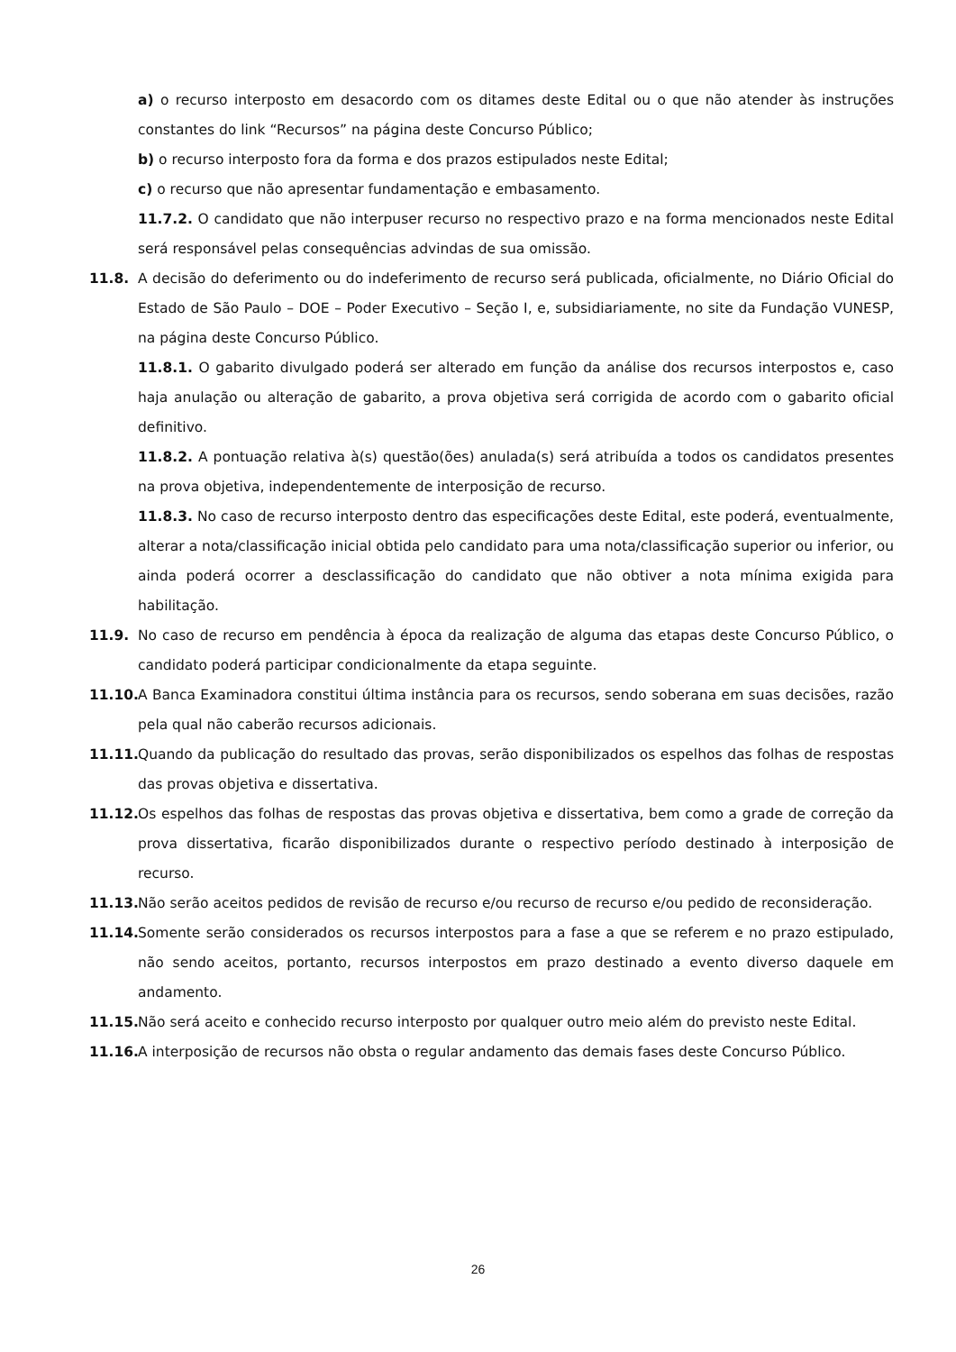a) o recurso interposto em desacordo com os ditames deste Edital ou o que não atender às instruções constantes do link “Recursos” na página deste Concurso Público;
b) o recurso interposto fora da forma e dos prazos estipulados neste Edital;
c) o recurso que não apresentar fundamentação e embasamento.
11.7.2. O candidato que não interpuser recurso no respectivo prazo e na forma mencionados neste Edital será responsável pelas consequências advindas de sua omissão.
11.8. A decisão do deferimento ou do indeferimento de recurso será publicada, oficialmente, no Diário Oficial do Estado de São Paulo – DOE – Poder Executivo – Seção I, e, subsidiariamente, no site da Fundação VUNESP, na página deste Concurso Público.
11.8.1. O gabarito divulgado poderá ser alterado em função da análise dos recursos interpostos e, caso haja anulação ou alteração de gabarito, a prova objetiva será corrigida de acordo com o gabarito oficial definitivo.
11.8.2. A pontuação relativa à(s) questão(ões) anulada(s) será atribuída a todos os candidatos presentes na prova objetiva, independentemente de interposição de recurso.
11.8.3. No caso de recurso interposto dentro das especificações deste Edital, este poderá, eventualmente, alterar a nota/classificação inicial obtida pelo candidato para uma nota/classificação superior ou inferior, ou ainda poderá ocorrer a desclassificação do candidato que não obtiver a nota mínima exigida para habilitação.
11.9. No caso de recurso em pendência à época da realização de alguma das etapas deste Concurso Público, o candidato poderá participar condicionalmente da etapa seguinte.
11.10.
A Banca Examinadora constitui última instância para os recursos, sendo soberana em suas decisões, razão pela qual não caberão recursos adicionais.
11.11.
Quando da publicação do resultado das provas, serão disponibilizados os espelhos das folhas de respostas das provas objetiva e dissertativa.
11.12.
Os espelhos das folhas de respostas das provas objetiva e dissertativa, bem como a grade de correção da prova dissertativa, ficarão disponibilizados durante o respectivo período destinado à interposição de recurso.
11.13.
Não serão aceitos pedidos de revisão de recurso e/ou recurso de recurso e/ou pedido de reconsideração.
11.14.
Somente serão considerados os recursos interpostos para a fase a que se referem e no prazo estipulado, não sendo aceitos, portanto, recursos interpostos em prazo destinado a evento diverso daquele em andamento.
11.15.
Não será aceito e conhecido recurso interposto por qualquer outro meio além do previsto neste Edital.
11.16.
A interposição de recursos não obsta o regular andamento das demais fases deste Concurso Público.
26